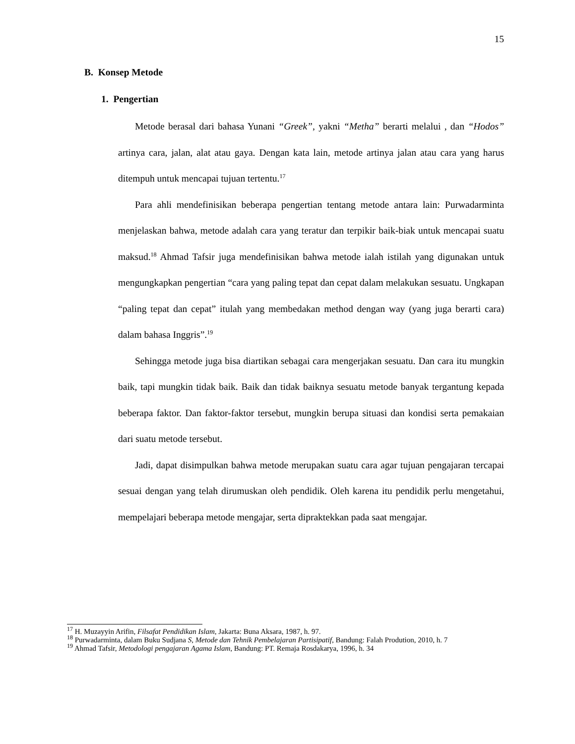15
B. Konsep Metode
1. Pengertian
Metode berasal dari bahasa Yunani “Greek”, yakni “Metha” berarti melalui , dan “Hodos” artinya cara, jalan, alat atau gaya. Dengan kata lain, metode artinya jalan atau cara yang harus ditempuh untuk mencapai tujuan tertentu.<sup>17</sup>
Para ahli mendefinisikan beberapa pengertian tentang metode antara lain: Purwadarminta menjelaskan bahwa, metode adalah cara yang teratur dan terpikir baik-biak untuk mencapai suatu maksud.<sup>18</sup> Ahmad Tafsir juga mendefinisikan bahwa metode ialah istilah yang digunakan untuk mengungkapkan pengertian “cara yang paling tepat dan cepat dalam melakukan sesuatu. Ungkapan “paling tepat dan cepat” itulah yang membedakan method dengan way (yang juga berarti cara) dalam bahasa Inggris”.<sup>19</sup>
Sehingga metode juga bisa diartikan sebagai cara mengerjakan sesuatu. Dan cara itu mungkin baik, tapi mungkin tidak baik. Baik dan tidak baiknya sesuatu metode banyak tergantung kepada beberapa faktor. Dan faktor-faktor tersebut, mungkin berupa situasi dan kondisi serta pemakaian dari suatu metode tersebut.
Jadi, dapat disimpulkan bahwa metode merupakan suatu cara agar tujuan pengajaran tercapai sesuai dengan yang telah dirumuskan oleh pendidik. Oleh karena itu pendidik perlu mengetahui, mempelajari beberapa metode mengajar, serta dipraktekkan pada saat mengajar.
<sup>17</sup> H. Muzayyin Arifin, Filsafat Pendidikan Islam, Jakarta: Buna Aksara, 1987, h. 97.
<sup>18</sup> Purwadarminta, dalam Buku Sudjana S, Metode dan Tehnik Pembelajaran Partisipatif, Bandung: Falah Prodution, 2010, h. 7
<sup>19</sup> Ahmad Tafsir, Metodologi pengajaran Agama Islam, Bandung: PT. Remaja Rosdakarya, 1996, h. 34